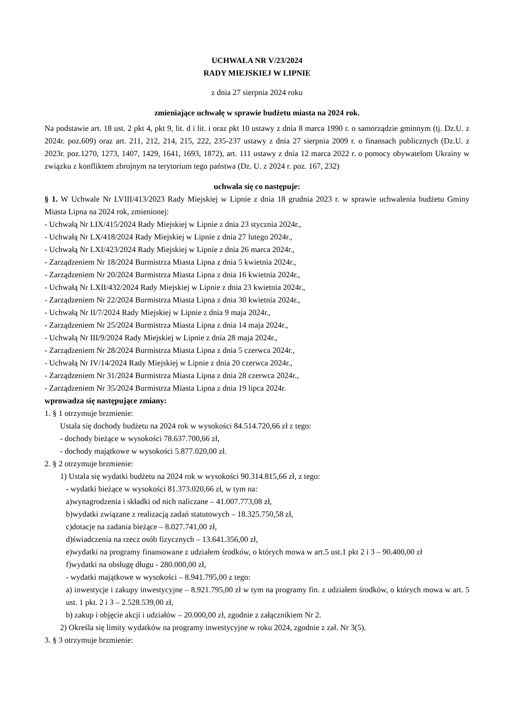UCHWAŁA NR V/23/2024
RADY MIEJSKIEJ W LIPNIE
z dnia 27 sierpnia 2024 roku
zmieniające uchwałę w sprawie budżetu miasta na 2024 rok.
Na podstawie art. 18 ust. 2 pkt 4, pkt 9, lit. d i lit. i oraz pkt 10 ustawy z dnia 8 marca 1990 r. o samorządzie gminnym (tj. Dz.U. z 2024r. poz.609) oraz art. 211, 212, 214, 215, 222, 235-237 ustawy z dnia 27 sierpnia 2009 r. o finansach publicznych (Dz.U. z 2023r. poz.1270, 1273, 1407, 1429, 1641, 1693, 1872), art. 111 ustawy z dnia 12 marca 2022 r. o pomocy obywatelom Ukrainy w związku z konfliktem zbrojnym na terytorium tego państwa (Dz. U. z 2024 r. poz. 167, 232)
uchwala się co następuje:
§ 1. W Uchwale Nr LVIII/413/2023 Rady Miejskiej w Lipnie z dnia 18 grudnia 2023 r. w sprawie uchwalenia budżetu Gminy Miasta Lipna na 2024 rok, zmienionej:
- Uchwałą Nr LIX/415/2024 Rady Miejskiej w Lipnie z dnia 23 stycznia 2024r.,
- Uchwałą Nr LX/418/2024 Rady Miejskiej w Lipnie z dnia 27 lutego 2024r.,
- Uchwałą Nr LXI/423/2024 Rady Miejskiej w Lipnie z dnia 26 marca 2024r.,
- Zarządzeniem Nr 18/2024 Burmistrza Miasta Lipna z dnia 5 kwietnia 2024r.,
- Zarządzeniem Nr 20/2024 Burmistrza Miasta Lipna z dnia 16 kwietnia 2024r.,
- Uchwałą Nr LXII/432/2024 Rady Miejskiej w Lipnie z dnia 23 kwietnia 2024r.,
- Zarządzeniem Nr 22/2024 Burmistrza Miasta Lipna z dnia 30 kwietnia 2024r.,
- Uchwałą Nr II/7/2024 Rady Miejskiej w Lipnie z dnia 9 maja 2024r.,
- Zarządzeniem Nr 25/2024 Burmistrza Miasta Lipna z dnia 14 maja 2024r.,
- Uchwałą Nr III/9/2024 Rady Miejskiej w Lipnie z dnia 28 maja 2024r.,
- Zarządzeniem Nr 28/2024 Burmistrza Miasta Lipna z dnia 5 czerwca 2024r.,
- Uchwałą Nr IV/14/2024 Rady Miejskiej w Lipnie z dnia 20 czerwca 2024r.,
- Zarządzeniem Nr 31/2024 Burmistrza Miasta Lipna z dnia 28 czerwca 2024r.,
- Zarządzeniem Nr 35/2024 Burmistrza Miasta Lipna z dnia 19 lipca 2024r.
wprowadza się następujące zmiany:
1. § 1 otrzymuje brzmienie:
Ustala się dochody budżetu na 2024 rok w wysokości 84.514.720,66 zł z tego:
- dochody bieżące w wysokości 78.637.700,66 zł,
- dochody majątkowe w wysokości 5.877.020,00 zł.
2. § 2 otrzymuje brzmienie:
1) Ustala się wydatki budżetu na 2024 rok w wysokości 90.314.815,66 zł, z tego:
- wydatki bieżące w wysokości 81.373.020,66 zł, w tym na:
a)wynagrodzenia i składki od nich naliczane – 41.007.773,08 zł,
b)wydatki związane z realizacją zadań statutowych – 18.325.750,58 zł,
c)dotacje na zadania bieżące – 8.027.741,00 zł,
d)świadczenia na rzecz osób fizycznych – 13.641.356,00 zł,
e)wydatki na programy finansowane z udziałem środków, o których mowa w art.5 ust.1 pkt 2 i 3 – 90.400,00 zł
f)wydatki na obsługę długu - 280.000,00 zł,
- wydatki majątkowe w wysokości – 8.941.795,00 z tego:
a) inwestycje i zakupy inwestycyjne – 8.921.795,00 zł w tym na programy fin. z udziałem środków, o których mowa w art. 5 ust. 1 pkt. 2 i 3 – 2.528.539,00 zł,
b) zakup i objęcie akcji i udziałów – 20.000,00 zł, zgodnie z załącznikiem Nr 2.
2) Określa się limity wydatków na programy inwestycyjne w roku 2024, zgodnie z zał. Nr 3(5).
3. § 3 otrzymuje brzmienie: